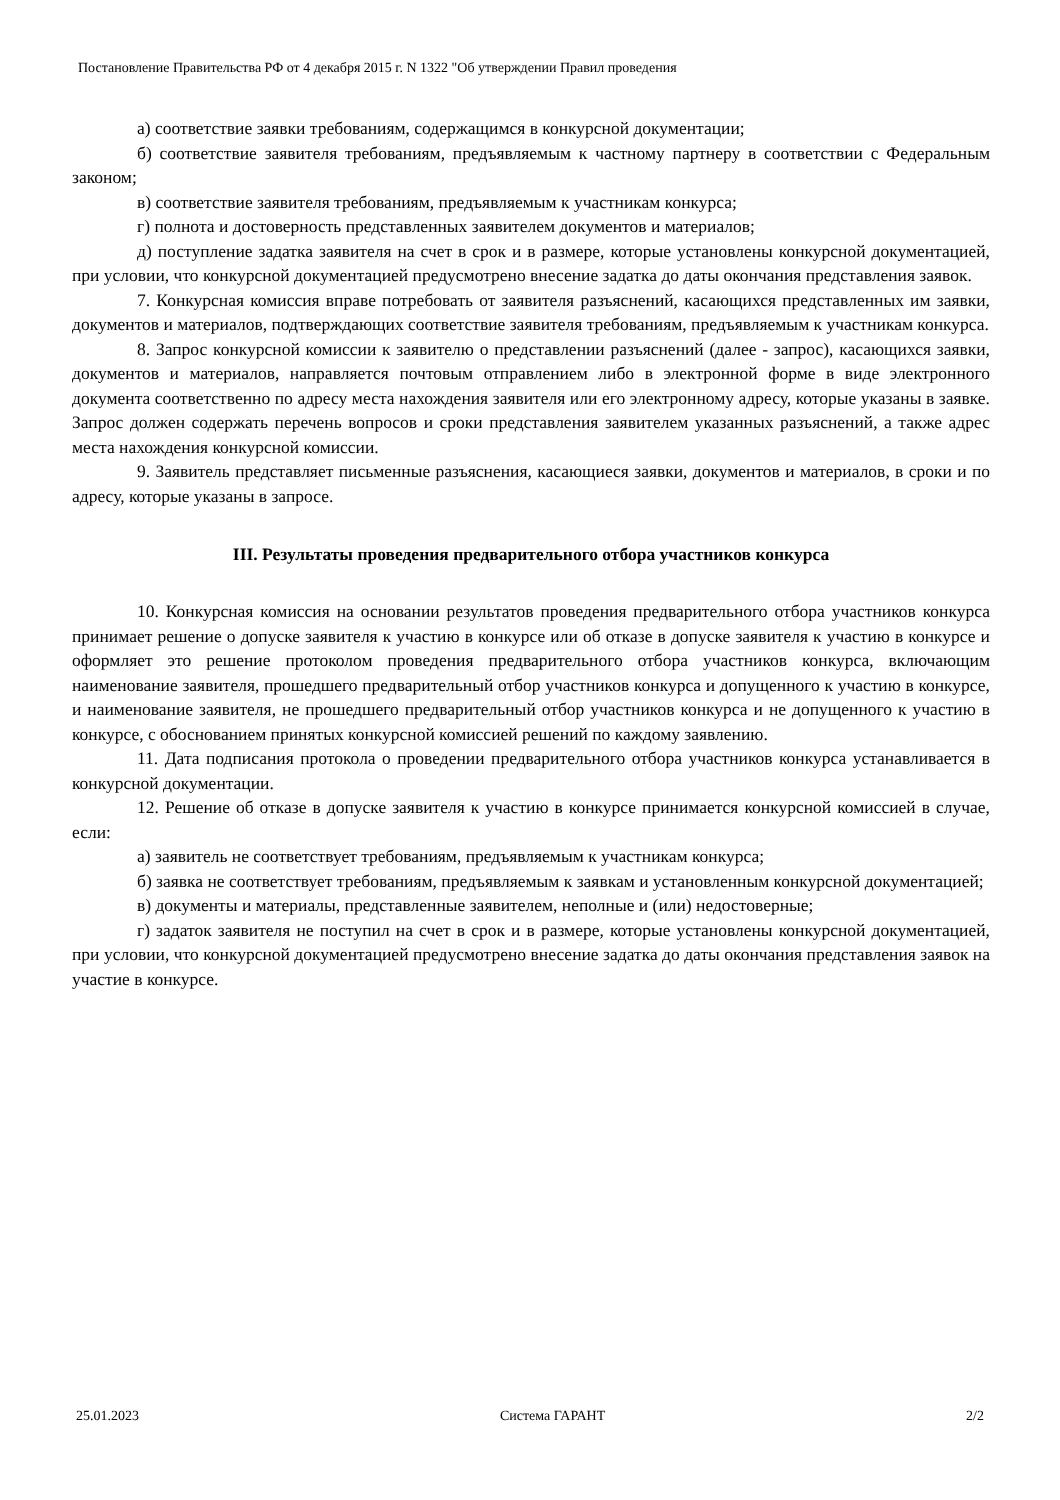Постановление Правительства РФ от 4 декабря 2015 г. N 1322 "Об утверждении Правил проведения
а) соответствие заявки требованиям, содержащимся в конкурсной документации;
б) соответствие заявителя требованиям, предъявляемым к частному партнеру в соответствии с Федеральным законом;
в) соответствие заявителя требованиям, предъявляемым к участникам конкурса;
г) полнота и достоверность представленных заявителем документов и материалов;
д) поступление задатка заявителя на счет в срок и в размере, которые установлены конкурсной документацией, при условии, что конкурсной документацией предусмотрено внесение задатка до даты окончания представления заявок.
7. Конкурсная комиссия вправе потребовать от заявителя разъяснений, касающихся представленных им заявки, документов и материалов, подтверждающих соответствие заявителя требованиям, предъявляемым к участникам конкурса.
8. Запрос конкурсной комиссии к заявителю о представлении разъяснений (далее - запрос), касающихся заявки, документов и материалов, направляется почтовым отправлением либо в электронной форме в виде электронного документа соответственно по адресу места нахождения заявителя или его электронному адресу, которые указаны в заявке. Запрос должен содержать перечень вопросов и сроки представления заявителем указанных разъяснений, а также адрес места нахождения конкурсной комиссии.
9. Заявитель представляет письменные разъяснения, касающиеся заявки, документов и материалов, в сроки и по адресу, которые указаны в запросе.
III. Результаты проведения предварительного отбора участников конкурса
10. Конкурсная комиссия на основании результатов проведения предварительного отбора участников конкурса принимает решение о допуске заявителя к участию в конкурсе или об отказе в допуске заявителя к участию в конкурсе и оформляет это решение протоколом проведения предварительного отбора участников конкурса, включающим наименование заявителя, прошедшего предварительный отбор участников конкурса и допущенного к участию в конкурсе, и наименование заявителя, не прошедшего предварительный отбор участников конкурса и не допущенного к участию в конкурсе, с обоснованием принятых конкурсной комиссией решений по каждому заявлению.
11. Дата подписания протокола о проведении предварительного отбора участников конкурса устанавливается в конкурсной документации.
12. Решение об отказе в допуске заявителя к участию в конкурсе принимается конкурсной комиссией в случае, если:
а) заявитель не соответствует требованиям, предъявляемым к участникам конкурса;
б) заявка не соответствует требованиям, предъявляемым к заявкам и установленным конкурсной документацией;
в) документы и материалы, представленные заявителем, неполные и (или) недостоверные;
г) задаток заявителя не поступил на счет в срок и в размере, которые установлены конкурсной документацией, при условии, что конкурсной документацией предусмотрено внесение задатка до даты окончания представления заявок на участие в конкурсе.
25.01.2023 Система ГАРАНТ 2/2